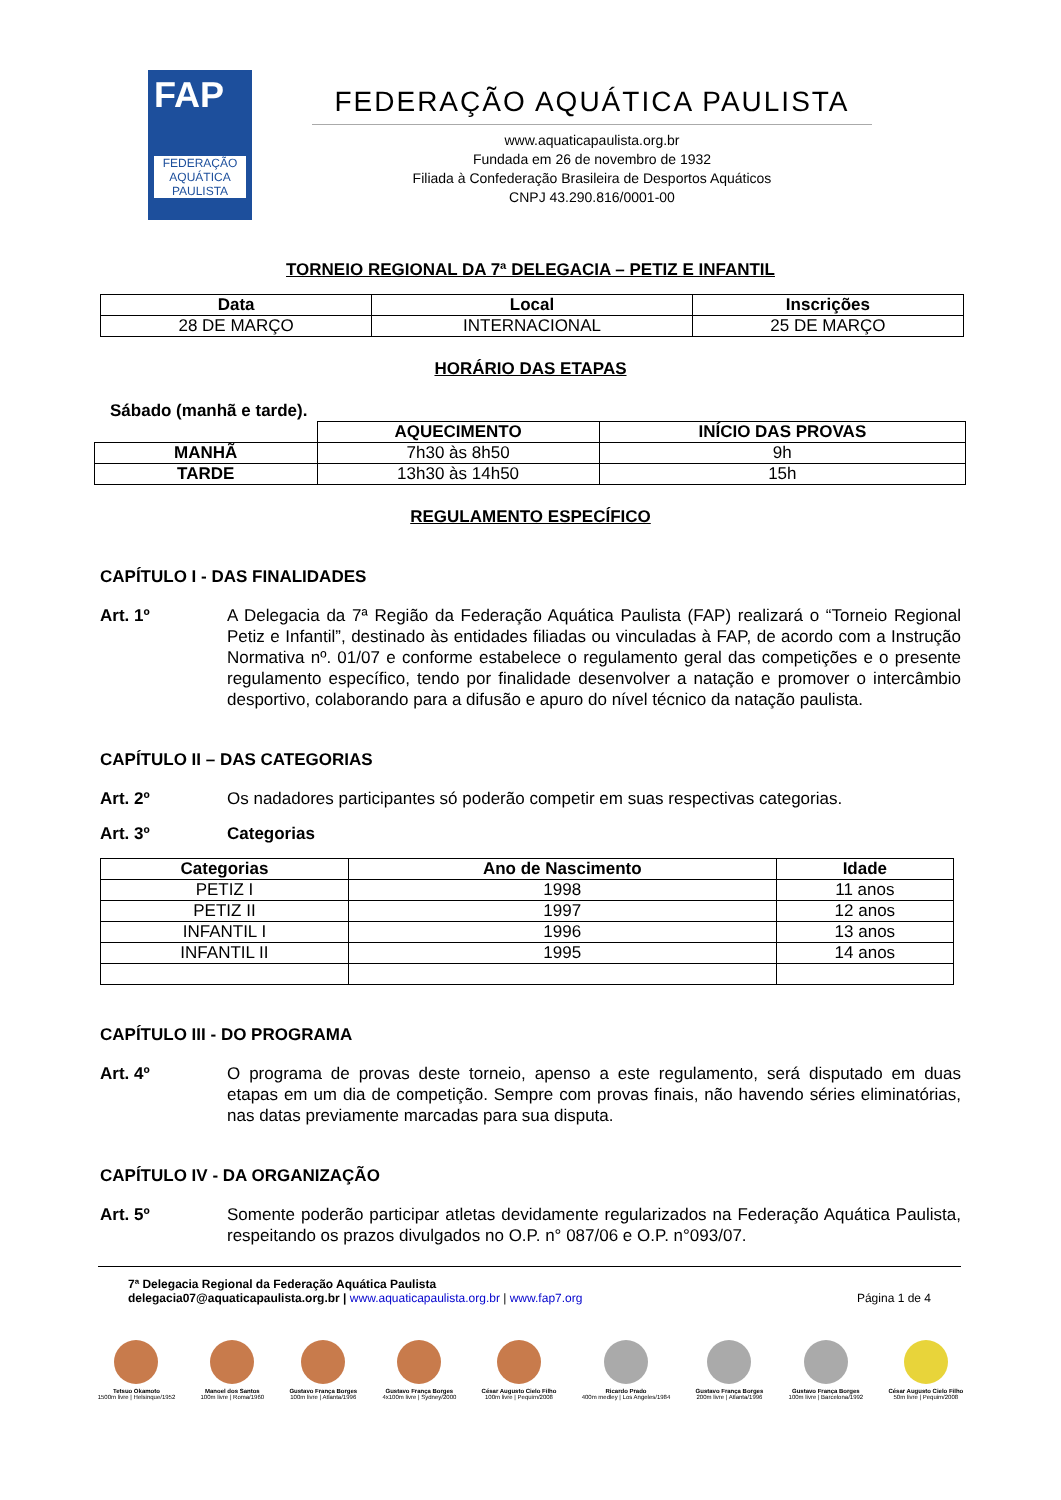FAP
FEDERAÇÃO AQUÁTICA PAULISTA
FEDERAÇÃO AQUÁTICA PAULISTA
www.aquaticapaulista.org.br
Fundada em 26 de novembro de 1932
Filiada à Confederação Brasileira de Desportos Aquáticos
CNPJ 43.290.816/0001-00
TORNEIO REGIONAL DA 7ª DELEGACIA – PETIZ E INFANTIL
| Data | Local | Inscrições |
| --- | --- | --- |
| 28 DE MARÇO | INTERNACIONAL | 25 DE MARÇO |
HORÁRIO DAS ETAPAS
Sábado (manhã e tarde).
| | AQUECIMENTO | INÍCIO DAS PROVAS |
| MANHÃ | 7h30 às 8h50 | 9h |
| TARDE | 13h30 às 14h50 | 15h |
REGULAMENTO ESPECÍFICO
CAPÍTULO I - DAS FINALIDADES
Art. 1º A Delegacia da 7ª Região da Federação Aquática Paulista (FAP) realizará o “Torneio Regional Petiz e Infantil”, destinado às entidades filiadas ou vinculadas à FAP, de acordo com a Instrução Normativa nº. 01/07 e conforme estabelece o regulamento geral das competições e o presente regulamento específico, tendo por finalidade desenvolver a natação e promover o intercâmbio desportivo, colaborando para a difusão e apuro do nível técnico da natação paulista.
CAPÍTULO II – DAS CATEGORIAS
Art. 2º Os nadadores participantes só poderão competir em suas respectivas categorias.
Art. 3º Categorias
| Categorias | Ano de Nascimento | Idade |
| --- | --- | --- |
| PETIZ I | 1998 | 11 anos |
| PETIZ II | 1997 | 12 anos |
| INFANTIL I | 1996 | 13 anos |
| INFANTIL II | 1995 | 14 anos |
CAPÍTULO III - DO PROGRAMA
Art. 4º O programa de provas deste torneio, apenso a este regulamento, será disputado em duas etapas em um dia de competição. Sempre com provas finais, não havendo séries eliminatórias, nas datas previamente marcadas para sua disputa.
CAPÍTULO IV - DA ORGANIZAÇÃO
Art. 5º Somente poderão participar atletas devidamente regularizados na Federação Aquática Paulista, respeitando os prazos divulgados no O.P. n° 087/06 e O.P. n°093/07.
7ª Delegacia Regional da Federação Aquática Paulista
delegacia07@aquaticapaulista.org.br | www.aquaticapaulista.org.br | www.fap7.org
Página 1 de 4
Tetsuo Okamoto
1500m livre | Helsinque/1952
Manoel dos Santos
100m livre | Roma/1960
Gustavo França Borges
100m livre | Atlanta/1996
Gustavo França Borges
4x100m livre | Sydney/2000
César Augusto Cielo Filho
100m livre | Pequim/2008
Ricardo Prado
400m medley | Los Angeles/1984
Gustavo França Borges
200m livre | Atlanta/1996
Gustavo França Borges
100m livre | Barcelona/1992
César Augusto Cielo Filho
50m livre | Pequim/2008